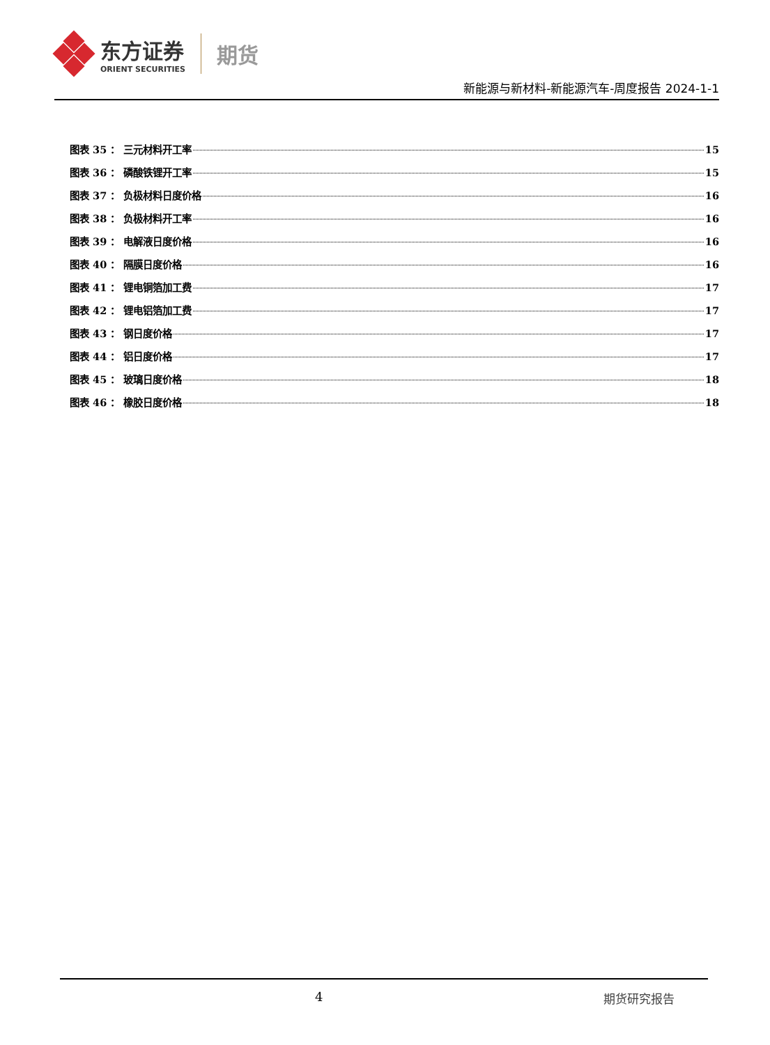东方证券
ORIENT SECURITIES
期货
新能源与新材料-新能源汽车-周度报告 2024-1-1
图表 35 ： 三元材料开工率 15
图表 36 ： 磷酸铁锂开工率 15
图表 37 ： 负极材料日度价格 16
图表 38 ： 负极材料开工率 16
图表 39 ： 电解液日度价格 16
图表 40 ： 隔膜日度价格 16
图表 41 ： 锂电铜箔加工费 17
图表 42 ： 锂电铝箔加工费 17
图表 43 ： 钢日度价格 17
图表 44 ： 铝日度价格 17
图表 45 ： 玻璃日度价格 18
图表 46 ： 橡胶日度价格 18
4 期货研究报告